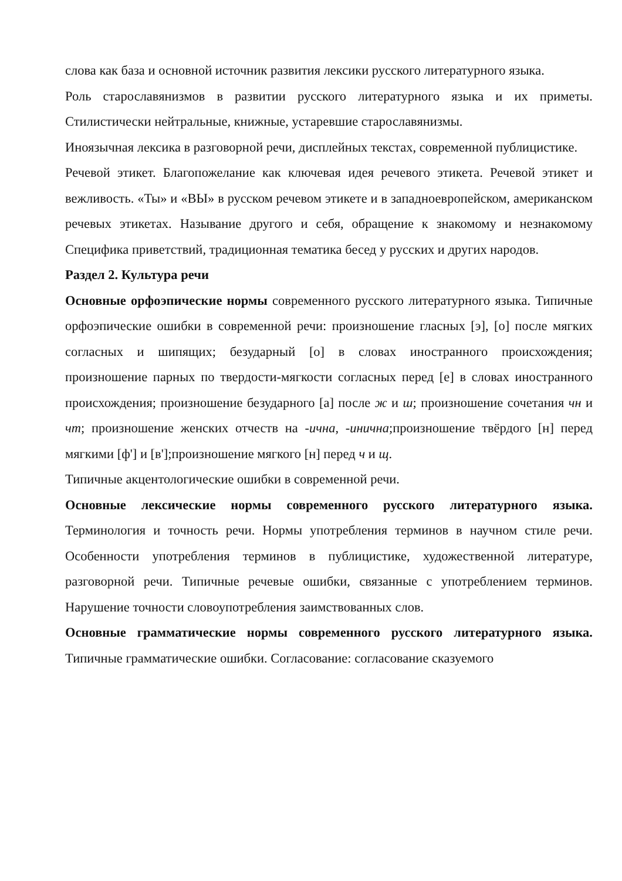слова как база и основной источник развития лексики русского литературного языка.
Роль старославянизмов в развитии русского литературного языка и их приметы. Стилистически нейтральные, книжные, устаревшие старославянизмы.
Иноязычная лексика в разговорной речи, дисплейных текстах, современной публицистике.
Речевой этикет. Благопожелание как ключевая идея речевого этикета. Речевой этикет и вежливость. «Ты» и «ВЫ» в русском речевом этикете и в западноевропейском, американском речевых этикетах. Называние другого и себя, обращение к знакомому и незнакомому Специфика приветствий, традиционная тематика бесед у русских и других народов.
Раздел 2. Культура речи
Основные орфоэпические нормы современного русского литературного языка. Типичные орфоэпические ошибки в современной речи: произношение гласных [э], [о] после мягких согласных и шипящих; безударный [о] в словах иностранного происхождения; произношение парных по твердости-мягкости согласных перед [е] в словах иностранного происхождения; произношение безударного [а] после ж и ш; произношение сочетания чн и чт; произношение женских отчеств на -ична, -инична;произношение твёрдого [н] перед мягкими [ф'] и [в'];произношение мягкого [н] перед ч и щ.
Типичные акцентологические ошибки в современной речи.
Основные лексические нормы современного русского литературного языка. Терминология и точность речи. Нормы употребления терминов в научном стиле речи. Особенности употребления терминов в публицистике, художественной литературе, разговорной речи. Типичные речевые ошибки, связанные с употреблением терминов. Нарушение точности словоупотребления заимствованных слов.
Основные грамматические нормы современного русского литературного языка. Типичные грамматические ошибки. Согласование: согласование сказуемого